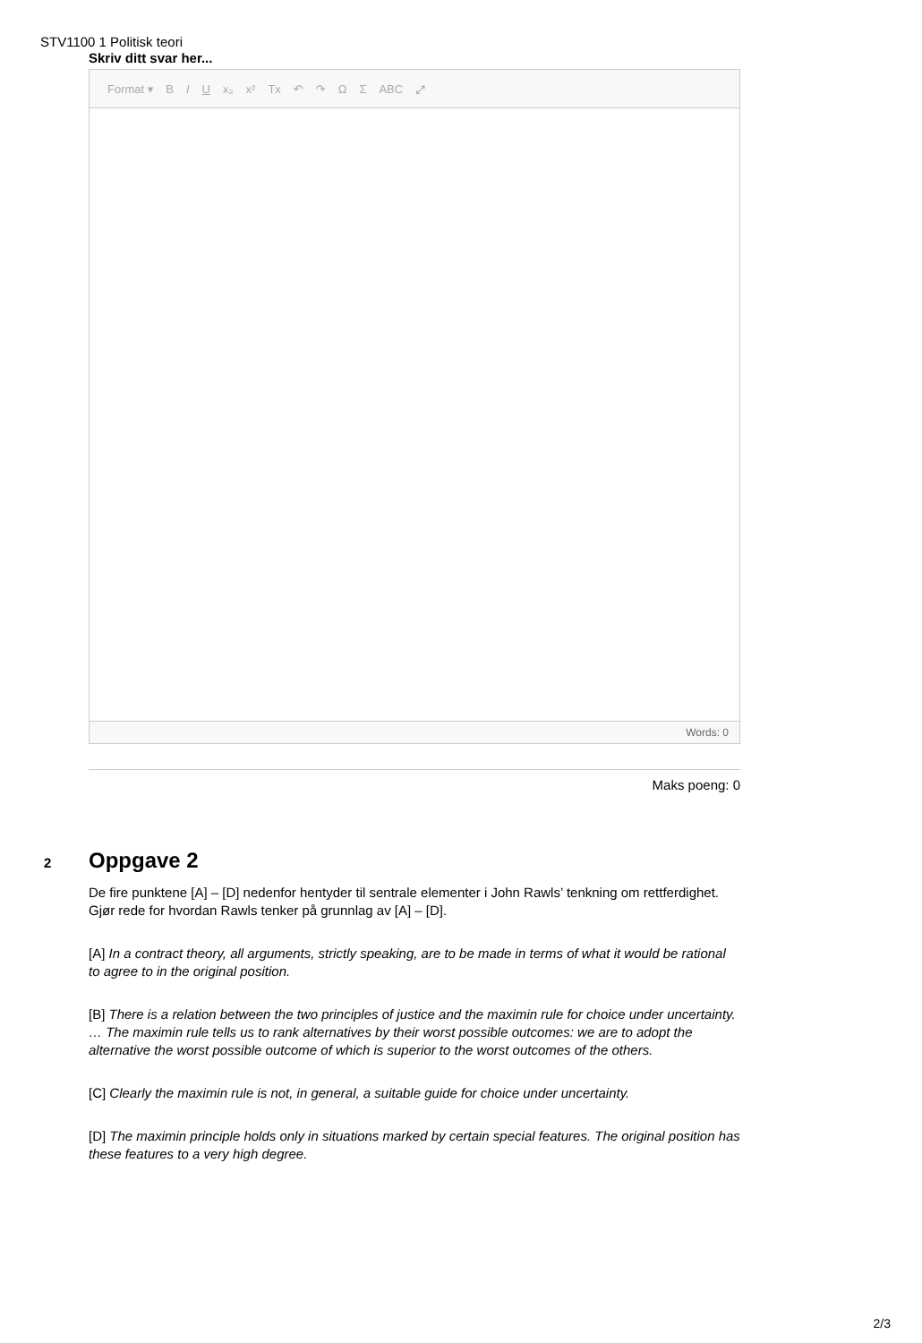STV1100 1 Politisk teori
Skriv ditt svar her...
Format ▾ B I U x₂ x² Tx ↶ ↷ ΩΣ ABC ⤢
Words: 0
Maks poeng: 0
Oppgave 2
De fire punktene [A] – [D] nedenfor hentyder til sentrale elementer i John Rawls’ tenkning om rettferdighet. Gjør rede for hvordan Rawls tenker på grunnlag av [A] – [D].
[A] In a contract theory, all arguments, strictly speaking, are to be made in terms of what it would be rational to agree to in the original position.
[B] There is a relation between the two principles of justice and the maximin rule for choice under uncertainty. … The maximin rule tells us to rank alternatives by their worst possible outcomes: we are to adopt the alternative the worst possible outcome of which is superior to the worst outcomes of the others.
[C] Clearly the maximin rule is not, in general, a suitable guide for choice under uncertainty.
[D] The maximin principle holds only in situations marked by certain special features. The original position has these features to a very high degree.
2
2/3